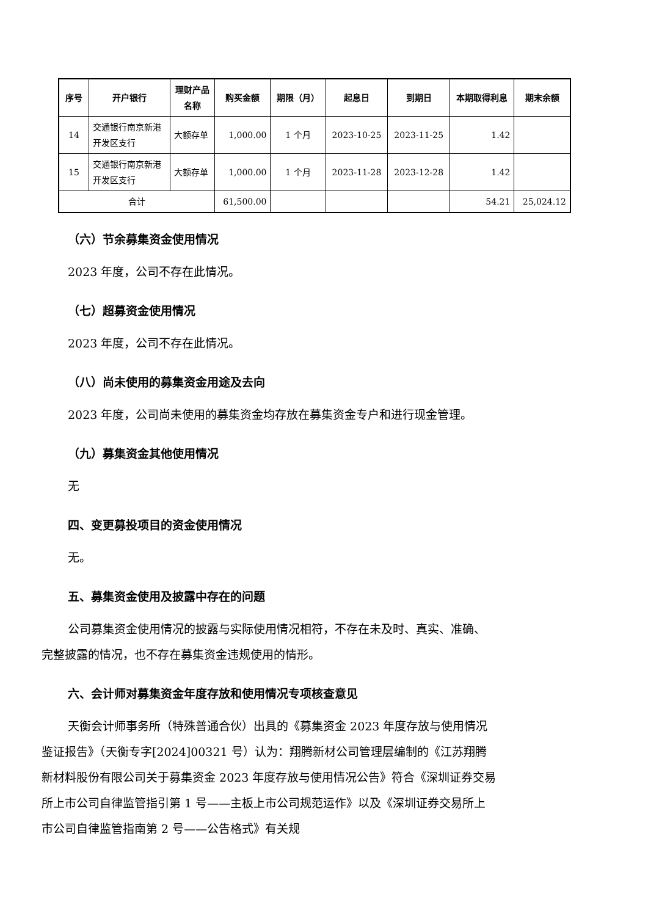| 序号 | 开户银行 | 理财产品名称 | 购买金额 | 期限（月） | 起息日 | 到期日 | 本期取得利息 | 期末余额 |
| --- | --- | --- | --- | --- | --- | --- | --- | --- |
| 14 | 交通银行南京新港开发区支行 | 大额存单 | 1,000.00 | 1 个月 | 2023-10-25 | 2023-11-25 | 1.42 | |
| 15 | 交通银行南京新港开发区支行 | 大额存单 | 1,000.00 | 1 个月 | 2023-11-28 | 2023-12-28 | 1.42 | |
| 合计 | | | 61,500.00 | | | | 54.21 | 25,024.12 |
（六）节余募集资金使用情况
2023 年度，公司不存在此情况。
（七）超募资金使用情况
2023 年度，公司不存在此情况。
（八）尚未使用的募集资金用途及去向
2023 年度，公司尚未使用的募集资金均存放在募集资金专户和进行现金管理。
（九）募集资金其他使用情况
无
四、变更募投项目的资金使用情况
无。
五、募集资金使用及披露中存在的问题
公司募集资金使用情况的披露与实际使用情况相符，不存在未及时、真实、准确、完整披露的情况，也不存在募集资金违规使用的情形。
六、会计师对募集资金年度存放和使用情况专项核查意见
天衡会计师事务所（特殊普通合伙）出具的《募集资金 2023 年度存放与使用情况鉴证报告》（天衡专字[2024]00321 号）认为：翔腾新材公司管理层编制的《江苏翔腾新材料股份有限公司关于募集资金 2023 年度存放与使用情况公告》符合《深圳证券交易所上市公司自律监管指引第 1 号——主板上市公司规范运作》以及《深圳证券交易所上市公司自律监管指南第 2 号——公告格式》有关规